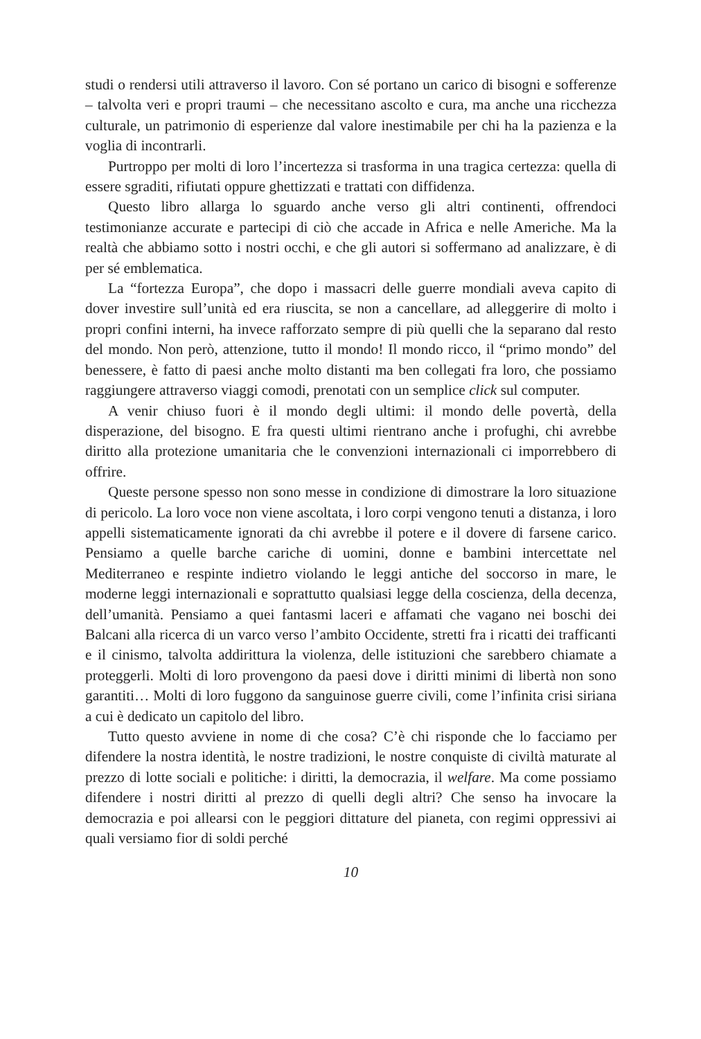studi o rendersi utili attraverso il lavoro. Con sé portano un carico di bisogni e sofferenze – talvolta veri e propri traumi – che necessitano ascolto e cura, ma anche una ricchezza culturale, un patrimonio di esperienze dal valore inestimabile per chi ha la pazienza e la voglia di incontrarli.
Purtroppo per molti di loro l’incertezza si trasforma in una tragica certezza: quella di essere sgraditi, rifiutati oppure ghettizzati e trattati con diffidenza.
Questo libro allarga lo sguardo anche verso gli altri continenti, offrendoci testimonianze accurate e partecipi di ciò che accade in Africa e nelle Americhe. Ma la realtà che abbiamo sotto i nostri occhi, e che gli autori si soffermano ad analizzare, è di per sé emblematica.
La “fortezza Europa”, che dopo i massacri delle guerre mondiali aveva capito di dover investire sull’unità ed era riuscita, se non a cancellare, ad alleggerire di molto i propri confini interni, ha invece rafforzato sempre di più quelli che la separano dal resto del mondo. Non però, attenzione, tutto il mondo! Il mondo ricco, il “primo mondo” del benessere, è fatto di paesi anche molto distanti ma ben collegati fra loro, che possiamo raggiungere attraverso viaggi comodi, prenotati con un semplice click sul computer.
A venir chiuso fuori è il mondo degli ultimi: il mondo delle povertà, della disperazione, del bisogno. E fra questi ultimi rientrano anche i profughi, chi avrebbe diritto alla protezione umanitaria che le convenzioni internazionali ci imporrebbero di offrire.
Queste persone spesso non sono messe in condizione di dimostrare la loro situazione di pericolo. La loro voce non viene ascoltata, i loro corpi vengono tenuti a distanza, i loro appelli sistematicamente ignorati da chi avrebbe il potere e il dovere di farsene carico. Pensiamo a quelle barche cariche di uomini, donne e bambini intercettate nel Mediterraneo e respinte indietro violando le leggi antiche del soccorso in mare, le moderne leggi internazionali e soprattutto qualsiasi legge della coscienza, della decenza, dell’umanità. Pensiamo a quei fantasmi laceri e affamati che vagano nei boschi dei Balcani alla ricerca di un varco verso l’ambito Occidente, stretti fra i ricatti dei trafficanti e il cinismo, talvolta addirittura la violenza, delle istituzioni che sarebbero chiamate a proteggerli. Molti di loro provengono da paesi dove i diritti minimi di libertà non sono garantiti… Molti di loro fuggono da sanguinose guerre civili, come l’infinita crisi siriana a cui è dedicato un capitolo del libro.
Tutto questo avviene in nome di che cosa? C’è chi risponde che lo facciamo per difendere la nostra identità, le nostre tradizioni, le nostre conquiste di civiltà maturate al prezzo di lotte sociali e politiche: i diritti, la democrazia, il welfare. Ma come possiamo difendere i nostri diritti al prezzo di quelli degli altri? Che senso ha invocare la democrazia e poi allearsi con le peggiori dittature del pianeta, con regimi oppressivi ai quali versiamo fior di soldi perché
10